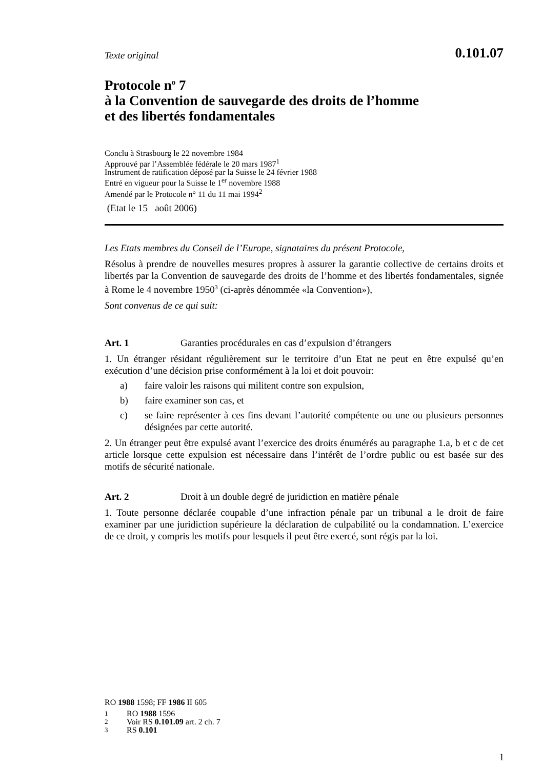Texte original 0.101.07
Protocole n<sup>o</sup> 7
à la Convention de sauvegarde des droits de l’homme
et des libertés fondamentales
Conclu à Strasbourg le 22 novembre 1984
Approuvé par l’Assemblée fédérale le 20 mars 1987<sup>1</sup>
Instrument de ratification déposé par la Suisse le 24 février 1988
Entré en vigueur pour la Suisse le 1<sup>er</sup> novembre 1988
Amendé par le Protocole n° 11 du 11 mai 1994<sup>2</sup>
(Etat le 15 août 2006)
Les Etats membres du Conseil de l’Europe, signataires du présent Protocole,
Résolus à prendre de nouvelles mesures propres à assurer la garantie collective de certains droits et libertés par la Convention de sauvegarde des droits de l’homme et des libertés fondamentales, signée à Rome le 4 novembre 1950<sup>3</sup> (ci-après dénommée «la Convention»),
Sont convenus de ce qui suit:
Art. 1 Garanties procédurales en cas d’expulsion d’étrangers
1. Un étranger résidant régulièrement sur le territoire d’un Etat ne peut en être expulsé qu’en exécution d’une décision prise conformément à la loi et doit pouvoir:
a) faire valoir les raisons qui militent contre son expulsion,
b) faire examiner son cas, et
c) se faire représenter à ces fins devant l’autorité compétente ou une ou plusieurs personnes désignées par cette autorité.
2. Un étranger peut être expulsé avant l’exercice des droits énumérés au paragraphe 1.a, b et c de cet article lorsque cette expulsion est nécessaire dans l’intérêt de l’ordre public ou est basée sur des motifs de sécurité nationale.
Art. 2 Droit à un double degré de juridiction en matière pénale
1. Toute personne déclarée coupable d’une infraction pénale par un tribunal a le droit de faire examiner par une juridiction supérieure la déclaration de culpabilité ou la condamnation. L’exercice de ce droit, y compris les motifs pour lesquels il peut être exercé, sont régis par la loi.
RO 1988 1598; FF 1986 II 605
1 RO 1988 1596
2 Voir RS 0.101.09 art. 2 ch. 7
3 RS 0.101
1